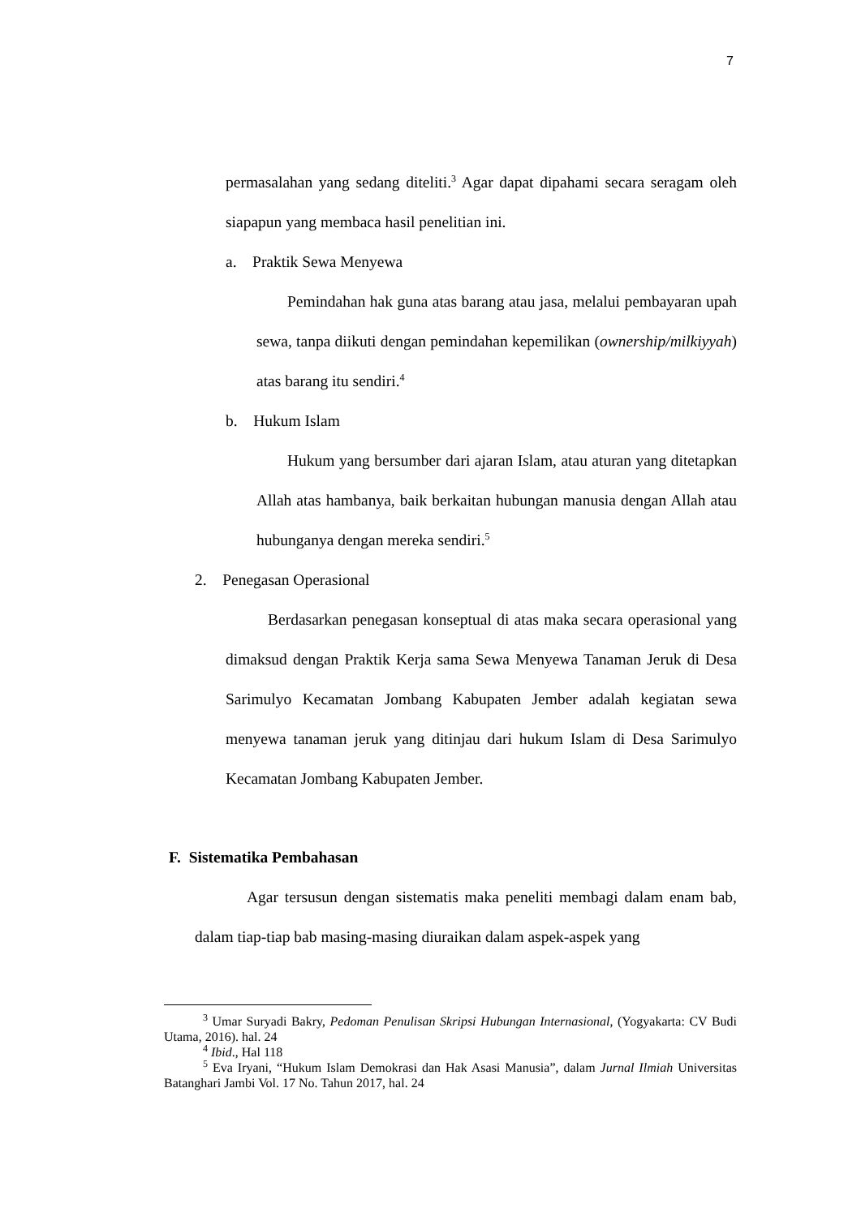7
permasalahan yang sedang diteliti.<sup>3</sup> Agar dapat dipahami secara seragam oleh siapapun yang membaca hasil penelitian ini.
a. Praktik Sewa Menyewa
Pemindahan hak guna atas barang atau jasa, melalui pembayaran upah sewa, tanpa diikuti dengan pemindahan kepemilikan (ownership/milkiyyah) atas barang itu sendiri.<sup>4</sup>
b. Hukum Islam
Hukum yang bersumber dari ajaran Islam, atau aturan yang ditetapkan Allah atas hambanya, baik berkaitan hubungan manusia dengan Allah atau hubunganya dengan mereka sendiri.<sup>5</sup>
2. Penegasan Operasional
Berdasarkan penegasan konseptual di atas maka secara operasional yang dimaksud dengan Praktik Kerja sama Sewa Menyewa Tanaman Jeruk di Desa Sarimulyo Kecamatan Jombang Kabupaten Jember adalah kegiatan sewa menyewa tanaman jeruk yang ditinjau dari hukum Islam di Desa Sarimulyo Kecamatan Jombang Kabupaten Jember.
F. Sistematika Pembahasan
Agar tersusun dengan sistematis maka peneliti membagi dalam enam bab, dalam tiap-tiap bab masing-masing diuraikan dalam aspek-aspek yang
<sup>3</sup> Umar Suryadi Bakry, Pedoman Penulisan Skripsi Hubungan Internasional, (Yogyakarta: CV Budi Utama, 2016). hal. 24
<sup>4</sup> Ibid., Hal 118
<sup>5</sup> Eva Iryani, “Hukum Islam Demokrasi dan Hak Asasi Manusia”, dalam Jurnal Ilmiah Universitas Batanghari Jambi Vol. 17 No. Tahun 2017, hal. 24